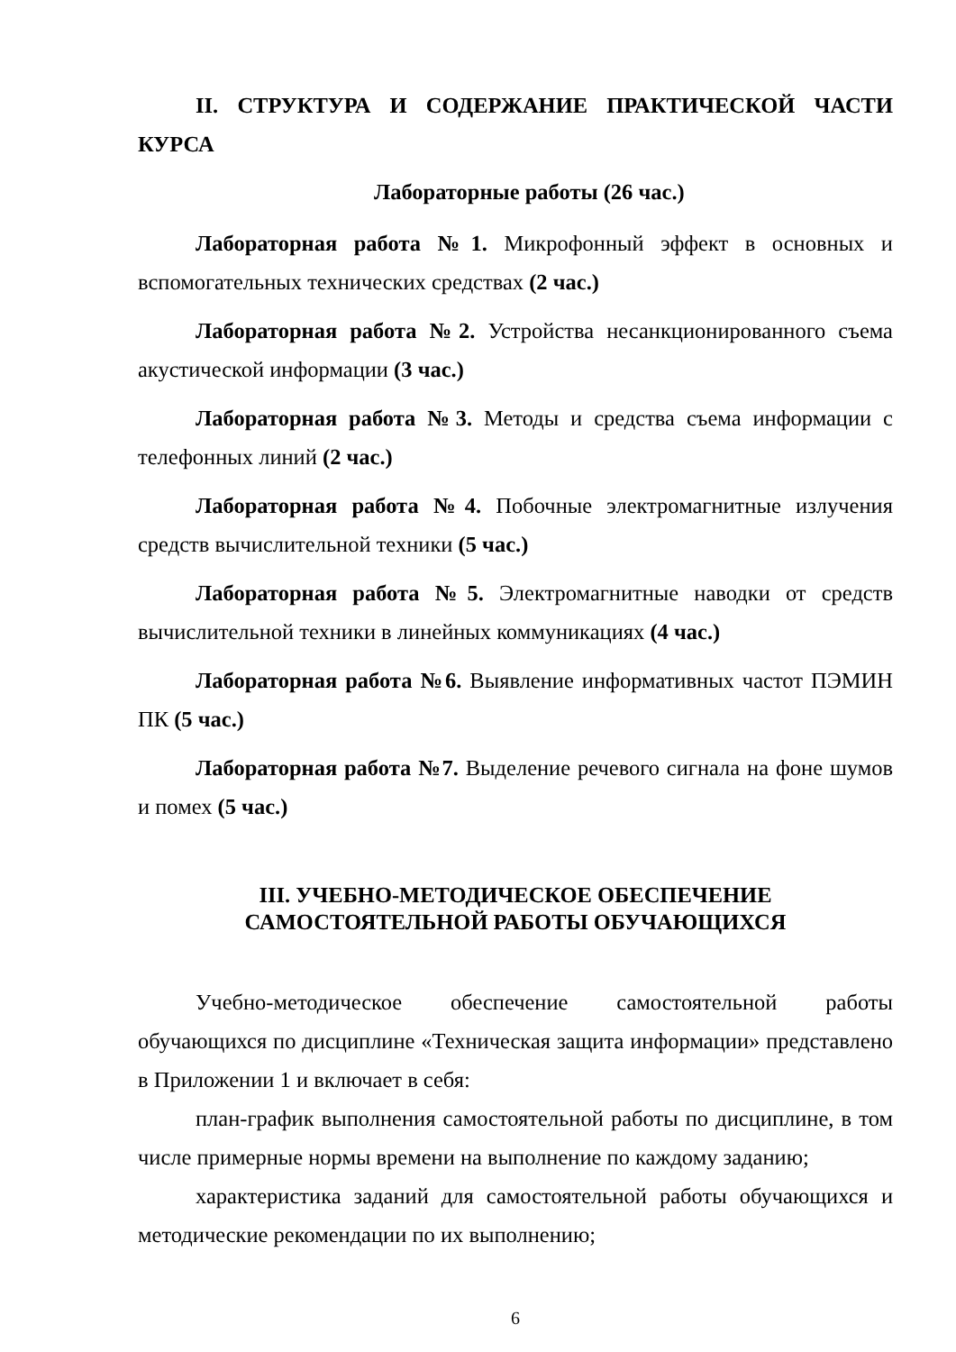II. СТРУКТУРА И СОДЕРЖАНИЕ ПРАКТИЧЕСКОЙ ЧАСТИ КУРСА
Лабораторные работы (26 час.)
Лабораторная работа №1. Микрофонный эффект в основных и вспомогательных технических средствах (2 час.)
Лабораторная работа №2. Устройства несанкционированного съема акустической информации (3 час.)
Лабораторная работа №3. Методы и средства съема информации с телефонных линий (2 час.)
Лабораторная работа №4. Побочные электромагнитные излучения средств вычислительной техники (5 час.)
Лабораторная работа №5. Электромагнитные наводки от средств вычислительной техники в линейных коммуникациях (4 час.)
Лабораторная работа №6. Выявление информативных частот ПЭМИН ПК (5 час.)
Лабораторная работа №7. Выделение речевого сигнала на фоне шумов и помех (5 час.)
III. УЧЕБНО-МЕТОДИЧЕСКОЕ ОБЕСПЕЧЕНИЕ
САМОСТОЯТЕЛЬНОЙ РАБОТЫ ОБУЧАЮЩИХСЯ
Учебно-методическое обеспечение самостоятельной работы обучающихся по дисциплине «Техническая защита информации» представлено в Приложении 1 и включает в себя:
план-график выполнения самостоятельной работы по дисциплине, в том числе примерные нормы времени на выполнение по каждому заданию;
характеристика заданий для самостоятельной работы обучающихся и методические рекомендации по их выполнению;
6